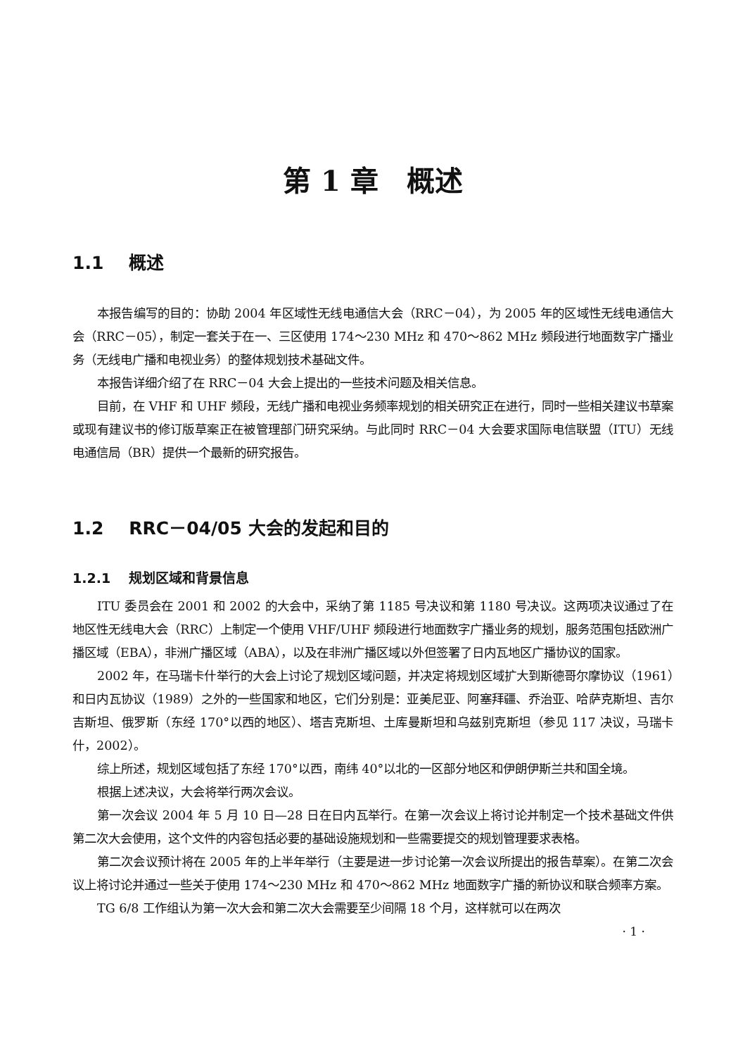第 1 章　概述
1.1 概述
本报告编写的目的：协助 2004 年区域性无线电通信大会（RRC－04），为 2005 年的区域性无线电通信大会（RRC－05），制定一套关于在一、三区使用 174～230 MHz 和 470～862 MHz 频段进行地面数字广播业务（无线电广播和电视业务）的整体规划技术基础文件。
本报告详细介绍了在 RRC－04 大会上提出的一些技术问题及相关信息。
目前，在 VHF 和 UHF 频段，无线广播和电视业务频率规划的相关研究正在进行，同时一些相关建议书草案或现有建议书的修订版草案正在被管理部门研究采纳。与此同时 RRC－04 大会要求国际电信联盟（ITU）无线电通信局（BR）提供一个最新的研究报告。
1.2 RRC－04/05 大会的发起和目的
1.2.1 规划区域和背景信息
ITU 委员会在 2001 和 2002 的大会中，采纳了第 1185 号决议和第 1180 号决议。这两项决议通过了在地区性无线电大会（RRC）上制定一个使用 VHF/UHF 频段进行地面数字广播业务的规划，服务范围包括欧洲广播区域（EBA），非洲广播区域（ABA），以及在非洲广播区域以外但签署了日内瓦地区广播协议的国家。
2002 年，在马瑞卡什举行的大会上讨论了规划区域问题，并决定将规划区域扩大到斯德哥尔摩协议（1961）和日内瓦协议（1989）之外的一些国家和地区，它们分别是：亚美尼亚、阿塞拜疆、乔治亚、哈萨克斯坦、吉尔吉斯坦、俄罗斯（东经 170°以西的地区）、塔吉克斯坦、土库曼斯坦和乌兹别克斯坦（参见 117 决议，马瑞卡什，2002）。
综上所述，规划区域包括了东经 170°以西，南纬 40°以北的一区部分地区和伊朗伊斯兰共和国全境。
根据上述决议，大会将举行两次会议。
第一次会议 2004 年 5 月 10 日—28 日在日内瓦举行。在第一次会议上将讨论并制定一个技术基础文件供第二次大会使用，这个文件的内容包括必要的基础设施规划和一些需要提交的规划管理要求表格。
第二次会议预计将在 2005 年的上半年举行（主要是进一步讨论第一次会议所提出的报告草案）。在第二次会议上将讨论并通过一些关于使用 174～230 MHz 和 470～862 MHz 地面数字广播的新协议和联合频率方案。
TG 6/8 工作组认为第一次大会和第二次大会需要至少间隔 18 个月，这样就可以在两次
· 1 ·